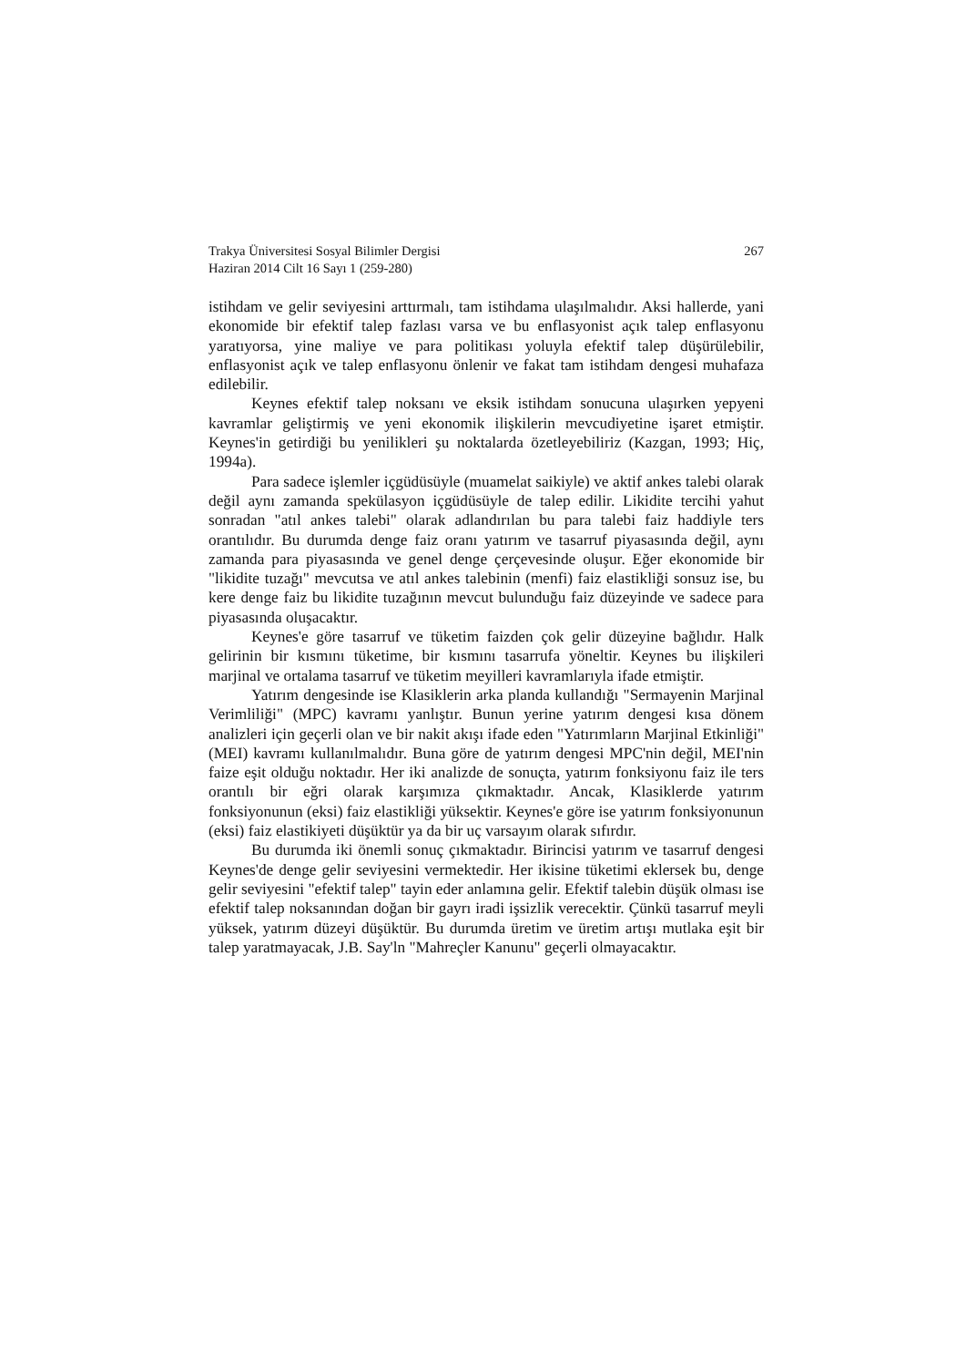267 Trakya Üniversitesi Sosyal Bilimler Dergisi
Haziran 2014 Cilt 16 Sayı 1 (259-280)
istihdam ve gelir seviyesini arttırmalı, tam istihdama ulaşılmalıdır. Aksi hallerde, yani ekonomide bir efektif talep fazlası varsa ve bu enflasyonist açık talep enflasyonu yaratıyorsa, yine maliye ve para politikası yoluyla efektif talep düşürülebilir, enflasyonist açık ve talep enflasyonu önlenir ve fakat tam istihdam dengesi muhafaza edilebilir.
Keynes efektif talep noksanı ve eksik istihdam sonucuna ulaşırken yepyeni kavramlar geliştirmiş ve yeni ekonomik ilişkilerin mevcudiyetine işaret etmiştir. Keynes'in getirdiği bu yenilikleri şu noktalarda özetleyebiliriz (Kazgan, 1993; Hiç, 1994a).
Para sadece işlemler içgüdüsüyle (muamelat saikiyle) ve aktif ankes talebi olarak değil aynı zamanda spekülasyon içgüdüsüyle de talep edilir. Likidite tercihi yahut sonradan "atıl ankes talebi" olarak adlandırılan bu para talebi faiz haddiyle ters orantılıdır. Bu durumda denge faiz oranı yatırım ve tasarruf piyasasında değil, aynı zamanda para piyasasında ve genel denge çerçevesinde oluşur. Eğer ekonomide bir "likidite tuzağı" mevcutsa ve atıl ankes talebinin (menfi) faiz elastikliği sonsuz ise, bu kere denge faiz bu likidite tuzağının mevcut bulunduğu faiz düzeyinde ve sadece para piyasasında oluşacaktır.
Keynes'e göre tasarruf ve tüketim faizden çok gelir düzeyine bağlıdır. Halk gelirinin bir kısmını tüketime, bir kısmını tasarrufa yöneltir. Keynes bu ilişkileri marjinal ve ortalama tasarruf ve tüketim meyilleri kavramlarıyla ifade etmiştir.
Yatırım dengesinde ise Klasiklerin arka planda kullandığı "Sermayenin Marjinal Verimliliği" (MPC) kavramı yanlıştır. Bunun yerine yatırım dengesi kısa dönem analizleri için geçerli olan ve bir nakit akışı ifade eden "Yatırımların Marjinal Etkinliği" (MEI) kavramı kullanılmalıdır. Buna göre de yatırım dengesi MPC'nin değil, MEI'nin faize eşit olduğu noktadır. Her iki analizde de sonuçta, yatırım fonksiyonu faiz ile ters orantılı bir eğri olarak karşımıza çıkmaktadır. Ancak, Klasiklerde yatırım fonksiyonunun (eksi) faiz elastikliği yüksektir. Keynes'e göre ise yatırım fonksiyonunun (eksi) faiz elastikiyeti düşüktür ya da bir uç varsayım olarak sıfırdır.
Bu durumda iki önemli sonuç çıkmaktadır. Birincisi yatırım ve tasarruf dengesi Keynes'de denge gelir seviyesini vermektedir. Her ikisine tüketimi eklersek bu, denge gelir seviyesini "efektif talep" tayin eder anlamına gelir. Efektif talebin düşük olması ise efektif talep noksanından doğan bir gayrı iradi işsizlik verecektir. Çünkü tasarruf meyli yüksek, yatırım düzeyi düşüktür. Bu durumda üretim ve üretim artışı mutlaka eşit bir talep yaratmayacak, J.B. Say'ln "Mahreçler Kanunu" geçerli olmayacaktır.